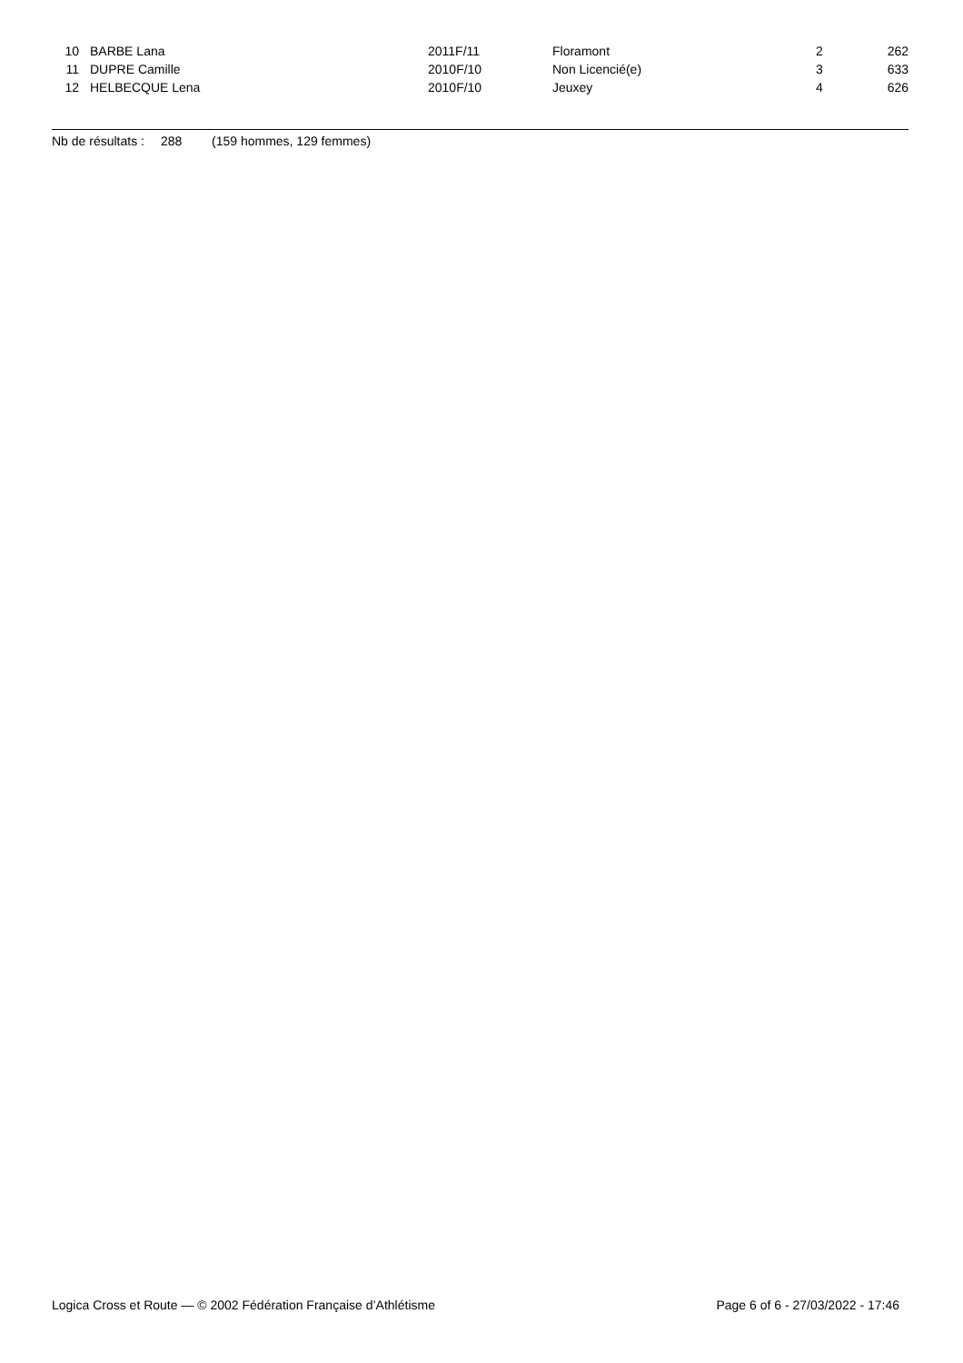| 10 | BARBE Lana | 2011F/11 | Floramont | 2 | 262 |
| 11 | DUPRE Camille | 2010F/10 | Non Licencié(e) | 3 | 633 |
| 12 | HELBECQUE Lena | 2010F/10 | Jeuxey | 4 | 626 |
Nb de résultats : 288 (159 hommes, 129 femmes)
Logica Cross et Route — © 2002 Fédération Française d’Athlétisme Page 6 of 6 - 27/03/2022 - 17:46